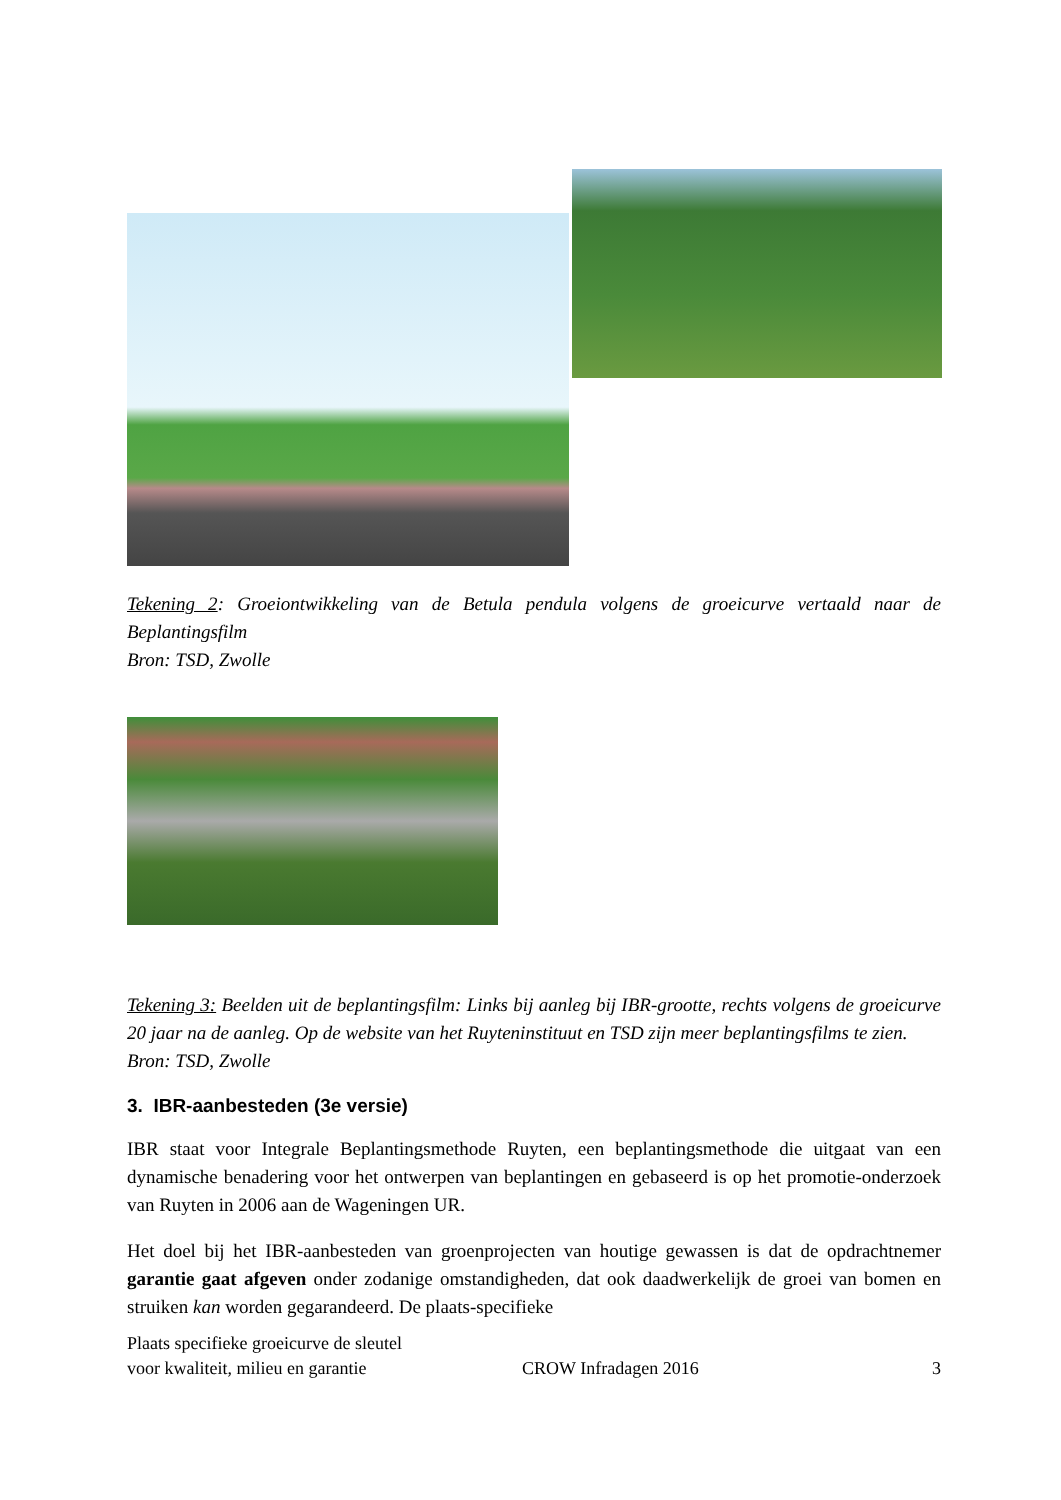Tekening 2: Groeiontwikkeling van de Betula pendula volgens de groeicurve vertaald naar de Beplantingsfilm
Bron: TSD, Zwolle
Tekening 3: Beelden uit de beplantingsfilm: Links bij aanleg bij IBR-grootte, rechts volgens de groeicurve 20 jaar na de aanleg. Op de website van het Ruyteninstituut en TSD zijn meer beplantingsfilms te zien.
Bron: TSD, Zwolle
3. IBR-aanbesteden (3e versie)
IBR staat voor Integrale Beplantingsmethode Ruyten, een beplantingsmethode die uitgaat van een dynamische benadering voor het ontwerpen van beplantingen en gebaseerd is op het promotie-onderzoek van Ruyten in 2006 aan de Wageningen UR.
Het doel bij het IBR-aanbesteden van groenprojecten van houtige gewassen is dat de opdrachtnemer garantie gaat afgeven onder zodanige omstandigheden, dat ook daadwerkelijk de groei van bomen en struiken kan worden gegarandeerd. De plaats-specifieke
Plaats specifieke groeicurve de sleutel
voor kwaliteit, milieu en garantie
CROW Infradagen 2016
3